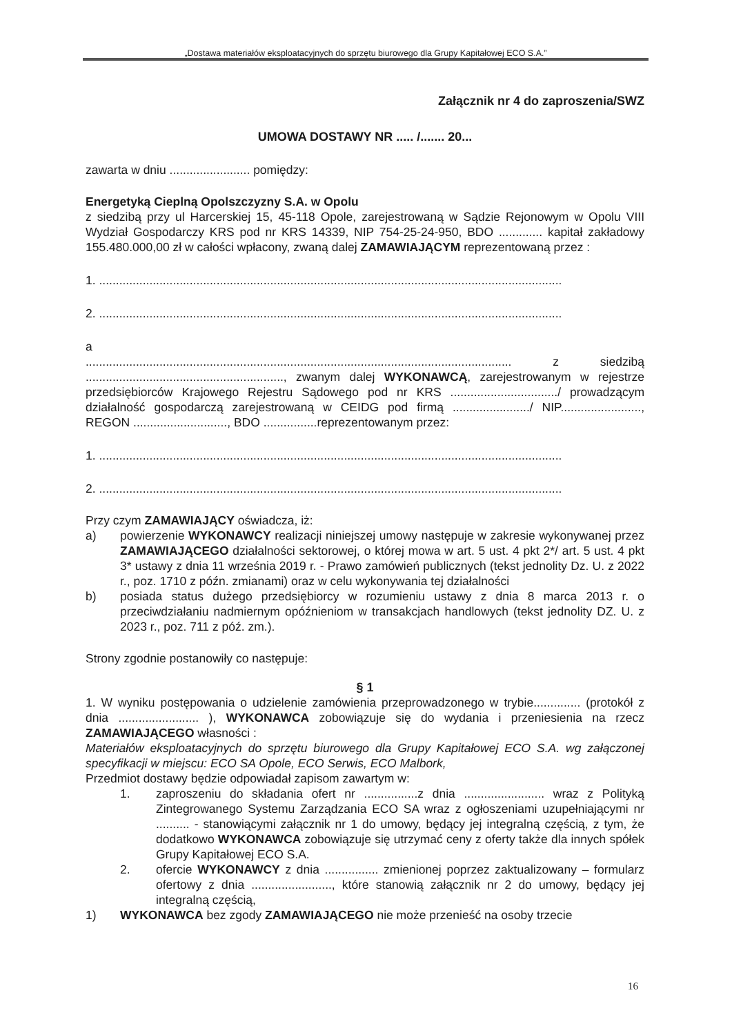„Dostawa materiałów eksploatacyjnych do sprzętu biurowego dla Grupy Kapitałowej ECO S.A.”
Załącznik nr 4 do zaproszenia/SWZ
UMOWA DOSTAWY NR ..... /....... 20...
zawarta w dniu ........................ pomiędzy:
Energetyką Cieplną Opolszczyzny S.A. w Opolu
z siedzibą przy ul Harcerskiej 15, 45-118 Opole, zarejestrowaną w Sądzie Rejonowym w Opolu VIII Wydział Gospodarczy KRS pod nr KRS 14339, NIP 754-25-24-950, BDO ............. kapitał zakładowy 155.480.000,00 zł w całości wpłacony, zwaną dalej ZAMAWIAJĄCYM reprezentowaną przez :
1. ..........................................................................................................................................
2. ..........................................................................................................................................
a
............................................................................................................................... z siedzibą ..........................................................., zwanym dalej WYKONAWCĄ, zarejestrowanym w rejestrze przedsiębiorców Krajowego Rejestru Sądowego pod nr KRS ................................/ prowadzącym działalność gospodarczą zarejestrowaną w CEIDG pod firmą ......................./ NIP........................, REGON ............................, BDO ................reprezentowanym przez:
1. ..........................................................................................................................................
2. ..........................................................................................................................................
Przy czym ZAMAWIAJĄCY oświadcza, iż:
a) powierzenie WYKONAWCY realizacji niniejszej umowy następuje w zakresie wykonywanej przez ZAMAWIAJĄCEGO działalności sektorowej, o której mowa w art. 5 ust. 4 pkt 2*/ art. 5 ust. 4 pkt 3* ustawy z dnia 11 września 2019 r. - Prawo zamówień publicznych (tekst jednolity Dz. U. z 2022 r., poz. 1710 z późn. zmianami) oraz w celu wykonywania tej działalności
b) posiada status dużego przedsiębiorcy w rozumieniu ustawy z dnia 8 marca 2013 r. o przeciwdziałaniu nadmiernym opóźnieniom w transakcjach handlowych (tekst jednolity DZ. U. z 2023 r., poz. 711 z póź. zm.).
Strony zgodnie postanowiły co następuje:
§ 1
1. W wyniku postępowania o udzielenie zamówienia przeprowadzonego w trybie.............. (protokół z dnia ........................ ), WYKONAWCA zobowiązuje się do wydania i przeniesienia na rzecz ZAMAWIAJĄCEGO własności :
Materiałów eksploatacyjnych do sprzętu biurowego dla Grupy Kapitałowej ECO S.A. wg załączonej specyfikacji w miejscu: ECO SA Opole, ECO Serwis, ECO Malbork,
Przedmiot dostawy będzie odpowiadał zapisom zawartym w:
1. zaproszeniu do składania ofert nr ................z dnia ........................ wraz z Polityką Zintegrowanego Systemu Zarządzania ECO SA wraz z ogłoszeniami uzupełniającymi nr .......... - stanowiącymi załącznik nr 1 do umowy, będący jej integralną częścią, z tym, że dodatkowo WYKONAWCA zobowiązuje się utrzymać ceny z oferty także dla innych spółek Grupy Kapitałowej ECO S.A.
2. ofercie WYKONAWCY z dnia ................ zmienionej poprzez zaktualizowany – formularz ofertowy z dnia ........................, które stanowią załącznik nr 2 do umowy, będący jej integralną częścią,
1) WYKONAWCA bez zgody ZAMAWIAJĄCEGO nie może przenieść na osoby trzecie
16